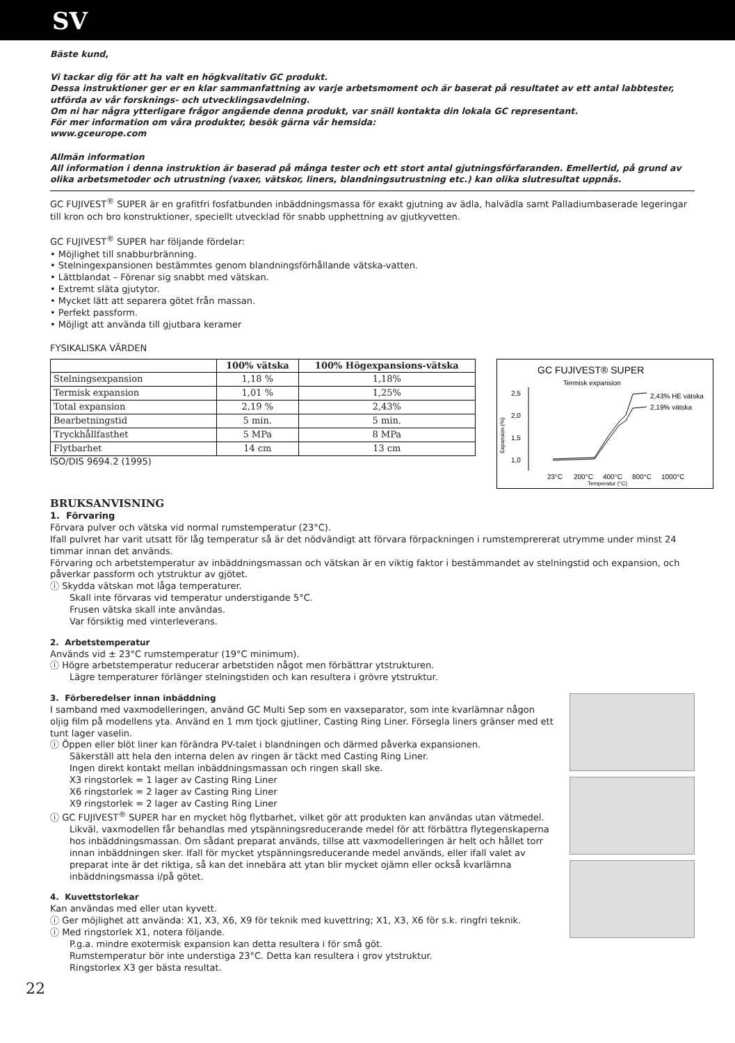SV
Bäste kund,
Vi tackar dig för att ha valt en högkvalitativ GC produkt.
Dessa instruktioner ger er en klar sammanfattning av varje arbetsmoment och är baserat på resultatet av ett antal labbtester, utförda av vår forsknings- och utvecklingsavdelning.
Om ni har några ytterligare frågor angående denna produkt, var snäll kontakta din lokala GC representant.
För mer information om våra produkter, besök gärna vår hemsida:
www.gceurope.com
Allmän information
All information i denna instruktion är baserad på många tester och ett stort antal gjutningsförfaranden. Emellertid, på grund av olika arbetsmetoder och utrustning (vaxer, vätskor, liners, blandningsutrustning etc.) kan olika slutresultat uppnås.
GC FUJIVEST<sup>®</sup> SUPER är en grafitfri fosfatbunden inbäddningsmassa för exakt gjutning av ädla, halvädla samt Palladiumbaserade legeringar till kron och bro konstruktioner, speciellt utvecklad för snabb upphettning av gjutkyvetten.
GC FUJIVEST<sup>®</sup> SUPER har följande fördelar:
• Möjlighet till snabburbränning.
• Stelningexpansionen bestämmtes genom blandningsförhållande vätska-vatten.
• Lättblandat – Förenar sig snabbt med vätskan.
• Extremt släta gjutytor.
• Mycket lätt att separera götet från massan.
• Perfekt passform.
• Möjligt att använda till gjutbara keramer
FYSIKALISKA VÄRDEN
| | 100% vätska | 100% Högexpansions-vätska |
| --- | --- | --- |
| Stelningsexpansion | 1,18 % | 1,18% |
| Termisk expansion | 1,01 % | 1,25% |
| Total expansion | 2,19 % | 2,43% |
| Bearbetningstid | 5 min. | 5 min. |
| Tryckhållfasthet | 5 MPa | 8 MPa |
| Flytbarhet | 14 cm | 13 cm |
ISO/DIS 9694.2 (1995)
GC FUJIVEST® SUPER
Termisk expansion
2,5
2,0
1,5
1,0
Expansion (%)
2,43% HE vätska
2,19% vätska
23°C
200°C
400°C
800°C
1000°C
Temperatur (°C)
BRUKSANVISNING
1. Förvaring
Förvara pulver och vätska vid normal rumstemperatur (23°C).
Ifall pulvret har varit utsatt för låg temperatur så är det nödvändigt att förvara förpackningen i rumstemprererat utrymme under minst 24 timmar innan det används.
Förvaring och arbetstemperatur av inbäddningsmassan och vätskan är en viktig faktor i bestämmandet av stelningstid och expansion, och påverkar passform och ytstruktur av gjötet.
ⓘ Skydda vätskan mot låga temperaturer.
Skall inte förvaras vid temperatur understigande 5°C.
Frusen vätska skall inte användas.
Var försiktig med vinterleverans.
2. Arbetstemperatur
Används vid ± 23°C rumstemperatur (19°C minimum).
ⓘ Högre arbetstemperatur reducerar arbetstiden något men förbättrar ytstrukturen.
Lägre temperaturer förlänger stelningstiden och kan resultera i grövre ytstruktur.
3. Förberedelser innan inbäddning
I samband med vaxmodelleringen, använd GC Multi Sep som en vaxseparator, som inte kvarlämnar någon oljig film på modellens yta. Använd en 1 mm tjock gjutliner, Casting Ring Liner. Försegla liners gränser med ett tunt lager vaselin.
ⓘ Öppen eller blöt liner kan förändra PV-talet i blandningen och därmed påverka expansionen.
Säkerställ att hela den interna delen av ringen är täckt med Casting Ring Liner.
Ingen direkt kontakt mellan inbäddningsmassan och ringen skall ske.
X3 ringstorlek = 1 lager av Casting Ring Liner
X6 ringstorlek = 2 lager av Casting Ring Liner
X9 ringstorlek = 2 lager av Casting Ring Liner
ⓘ GC FUJIVEST<sup>®</sup> SUPER har en mycket hög flytbarhet, vilket gör att produkten kan användas utan vätmedel.
Likväl, vaxmodellen får behandlas med ytspänningsreducerande medel för att förbättra flytegenskaperna hos inbäddningsmassan. Om sådant preparat används, tillse att vaxmodelleringen är helt och hållet torr innan inbäddningen sker. Ifall för mycket ytspänningsreducerande medel används, eller ifall valet av preparat inte är det riktiga, så kan det innebära att ytan blir mycket ojämn eller också kvarlämna inbäddningsmassa i/på götet.
4. Kuvettstorlekar
Kan användas med eller utan kyvett.
ⓘ Ger möjlighet att använda: X1, X3, X6, X9 för teknik med kuvettring; X1, X3, X6 för s.k. ringfri teknik.
ⓘ Med ringstorlek X1, notera följande.
P.g.a. mindre exotermisk expansion kan detta resultera i för små göt.
Rumstemperatur bör inte understiga 23°C. Detta kan resultera i grov ytstruktur.
Ringstorlex X3 ger bästa resultat.
22